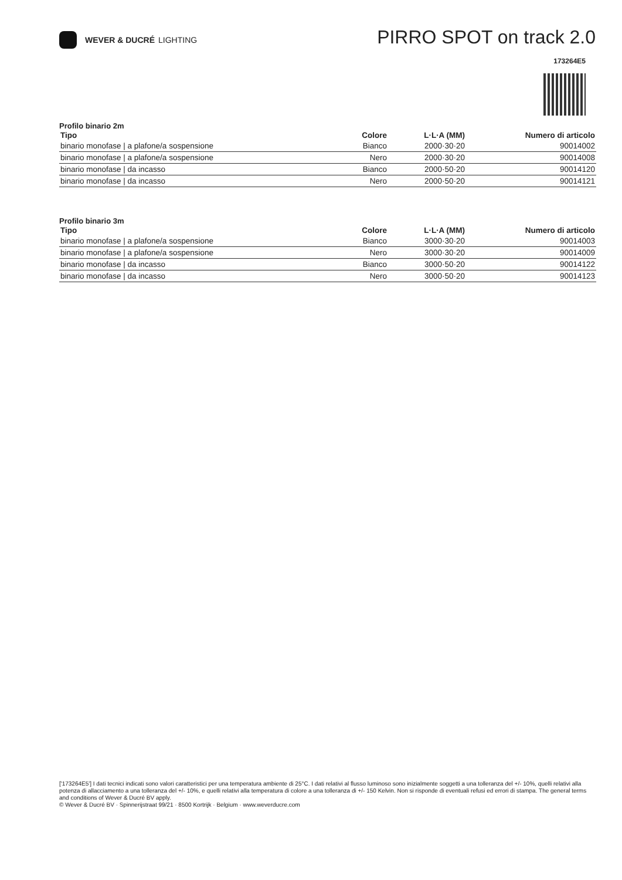WEVER & DUCRÉ LIGHTING
PIRRO SPOT on track 2.0
173264E5
Profilo binario 2m
| Tipo | Colore | L·L·A (MM) | Numero di articolo |
| --- | --- | --- | --- |
| binario monofase / a plafone/a sospensione | Bianco | 2000·30·20 | 90014002 |
| binario monofase / a plafone/a sospensione | Nero | 2000·30·20 | 90014008 |
| binario monofase / da incasso | Bianco | 2000·50·20 | 90014120 |
| binario monofase / da incasso | Nero | 2000·50·20 | 90014121 |
Profilo binario 3m
| Tipo | Colore | L·L·A (MM) | Numero di articolo |
| --- | --- | --- | --- |
| binario monofase / a plafone/a sospensione | Bianco | 3000·30·20 | 90014003 |
| binario monofase / a plafone/a sospensione | Nero | 3000·30·20 | 90014009 |
| binario monofase / da incasso | Bianco | 3000·50·20 | 90014122 |
| binario monofase / da incasso | Nero | 3000·50·20 | 90014123 |
['173264E5'] I dati tecnici indicati sono valori caratteristici per una temperatura ambiente di 25°C. I dati relativi al flusso luminoso sono inizialmente soggetti a una tolleranza del +/- 10%, quelli relativi alla potenza di allacciamento a una tolleranza del +/- 10%, e quelli relativi alla temperatura di colore a una tolleranza di +/- 150 Kelvin. Non si risponde di eventuali refusi ed errori di stampa. The general terms and conditions of Wever & Ducré BV apply.
© Wever & Ducré BV · Spinnerijstraat 99/21 · 8500 Kortrijk · Belgium · www.weverducre.com